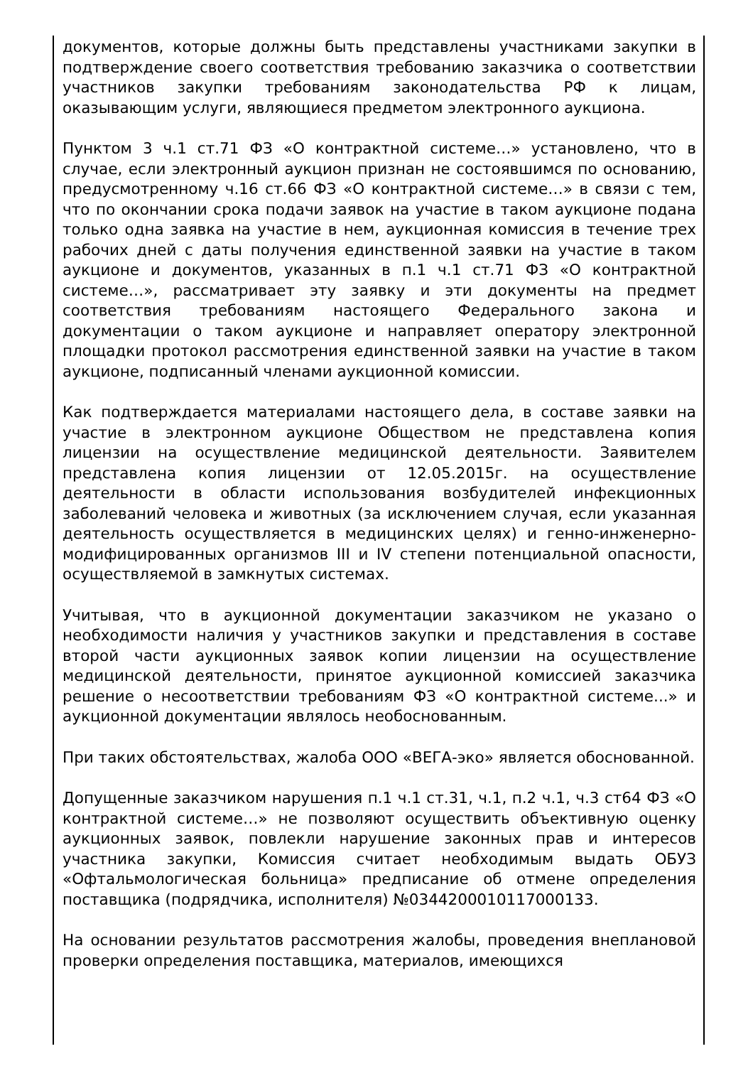документов, которые должны быть представлены участниками закупки в подтверждение своего соответствия требованию заказчика о соответствии участников закупки требованиям законодательства РФ к лицам, оказывающим услуги, являющиеся предметом электронного аукциона.
Пунктом 3 ч.1 ст.71 ФЗ «О контрактной системе…» установлено, что в случае, если электронный аукцион признан не состоявшимся по основанию, предусмотренному ч.16 ст.66 ФЗ «О контрактной системе…» в связи с тем, что по окончании срока подачи заявок на участие в таком аукционе подана только одна заявка на участие в нем, аукционная комиссия в течение трех рабочих дней с даты получения единственной заявки на участие в таком аукционе и документов, указанных в п.1 ч.1 ст.71 ФЗ «О контрактной системе…», рассматривает эту заявку и эти документы на предмет соответствия требованиям настоящего Федерального закона и документации о таком аукционе и направляет оператору электронной площадки протокол рассмотрения единственной заявки на участие в таком аукционе, подписанный членами аукционной комиссии.
Как подтверждается материалами настоящего дела, в составе заявки на участие в электронном аукционе Обществом не представлена копия лицензии на осуществление медицинской деятельности. Заявителем представлена копия лицензии от 12.05.2015г. на осуществление деятельности в области использования возбудителей инфекционных заболеваний человека и животных (за исключением случая, если указанная деятельность осуществляется в медицинских целях) и генно-инженерно-модифицированных организмов III и IV степени потенциальной опасности, осуществляемой в замкнутых системах.
Учитывая, что в аукционной документации заказчиком не указано о необходимости наличия у участников закупки и представления в составе второй части аукционных заявок копии лицензии на осуществление медицинской деятельности, принятое аукционной комиссией заказчика решение о несоответствии требованиям ФЗ «О контрактной системе...» и аукционной документации являлось необоснованным.
При таких обстоятельствах, жалоба ООО «ВЕГА-эко» является обоснованной.
Допущенные заказчиком нарушения п.1 ч.1 ст.31, ч.1, п.2 ч.1, ч.3 ст64 ФЗ «О контрактной системе…» не позволяют осуществить объективную оценку аукционных заявок, повлекли нарушение законных прав и интересов участника закупки, Комиссия считает необходимым выдать ОБУЗ «Офтальмологическая больница» предписание об отмене определения поставщика (подрядчика, исполнителя) №0344200010117000133.
На основании результатов рассмотрения жалобы, проведения внеплановой проверки определения поставщика, материалов, имеющихся